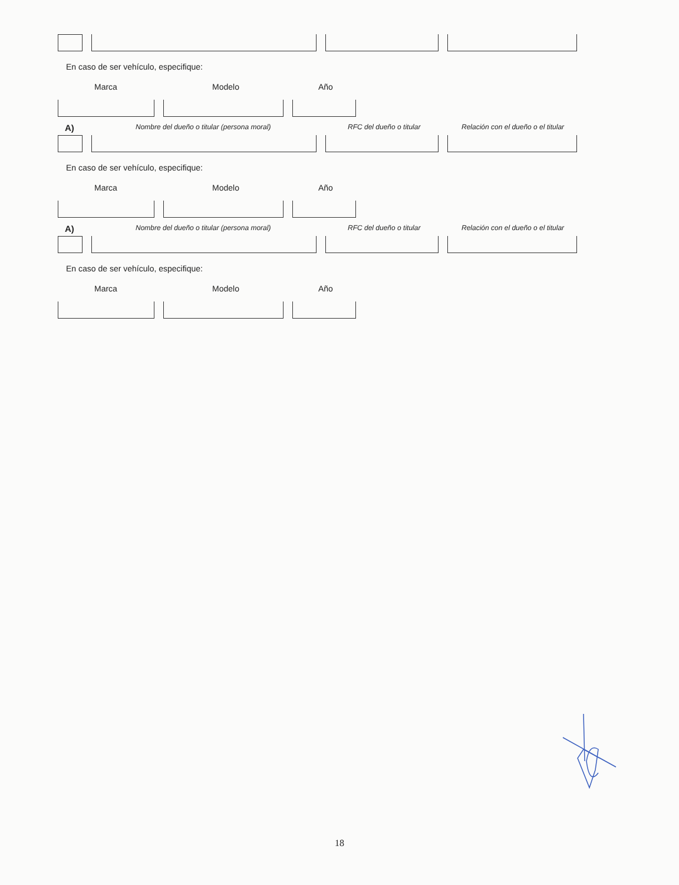En caso de ser vehículo, especifique:
Marca Modelo Año
A) Nombre del dueño o titular (persona moral) RFC del dueño o titular Relación con el dueño o el titular
En caso de ser vehículo, especifique:
Marca Modelo Año
A) Nombre del dueño o titular (persona moral) RFC del dueño o titular Relación con el dueño o el titular
En caso de ser vehículo, especifique:
Marca Modelo Año
18